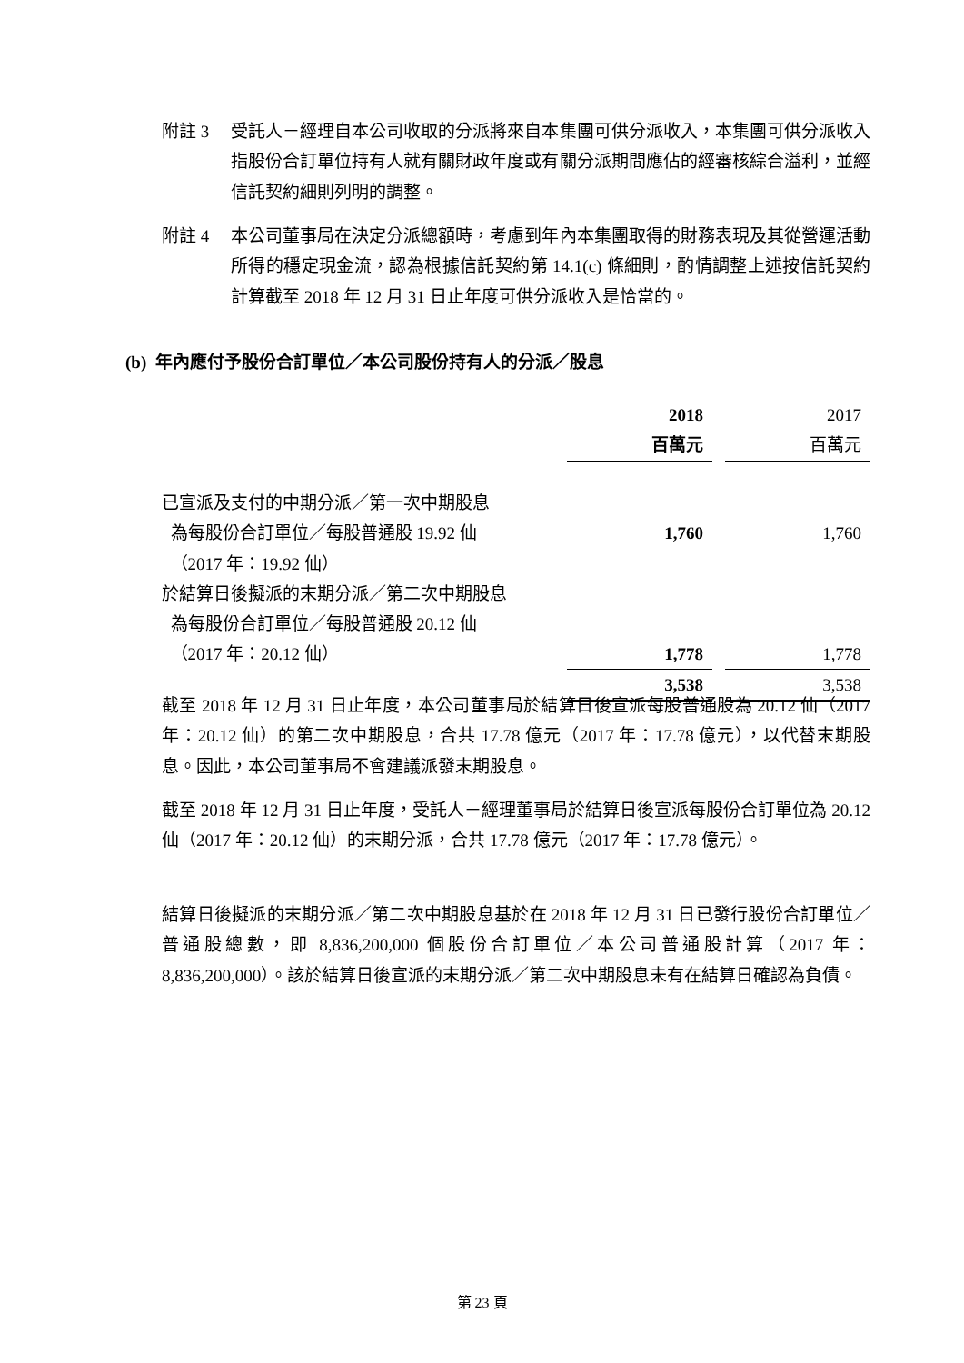附註 3 受託人－經理自本公司收取的分派將來自本集團可供分派收入，本集團可供分派收入指股份合訂單位持有人就有關財政年度或有關分派期間應佔的經審核綜合溢利，並經信託契約細則列明的調整。
附註 4 本公司董事局在決定分派總額時，考慮到年內本集團取得的財務表現及其從營運活動所得的穩定現金流，認為根據信託契約第 14.1(c) 條細則，酌情調整上述按信託契約計算截至 2018 年 12 月 31 日止年度可供分派收入是恰當的。
(b) 年內應付予股份合訂單位／本公司股份持有人的分派／股息
| | 2018 百萬元 | | 2017 百萬元 |
| --- | --- | --- | --- |
| 已宣派及支付的中期分派／第一次中期股息 為每股份合訂單位／每股普通股 19.92 仙 （2017 年：19.92 仙） | 1,760 | | 1,760 |
| 於結算日後擬派的末期分派／第二次中期股息 為每股份合訂單位／每股普通股 20.12 仙 （2017 年：20.12 仙） | 1,778 | | 1,778 |
| | 3,538 | | 3,538 |
截至 2018 年 12 月 31 日止年度，本公司董事局於結算日後宣派每股普通股為 20.12 仙（2017 年：20.12 仙）的第二次中期股息，合共 17.78 億元（2017 年：17.78 億元），以代替末期股息。因此，本公司董事局不會建議派發末期股息。
截至 2018 年 12 月 31 日止年度，受託人－經理董事局於結算日後宣派每股份合訂單位為 20.12 仙（2017 年：20.12 仙）的末期分派，合共 17.78 億元（2017 年：17.78 億元）。
結算日後擬派的末期分派／第二次中期股息基於在 2018 年 12 月 31 日已發行股份合訂單位／普通股總數，即 8,836,200,000 個股份合訂單位／本公司普通股計算（2017 年：8,836,200,000）。該於結算日後宣派的末期分派／第二次中期股息未有在結算日確認為負債。
第 23 頁